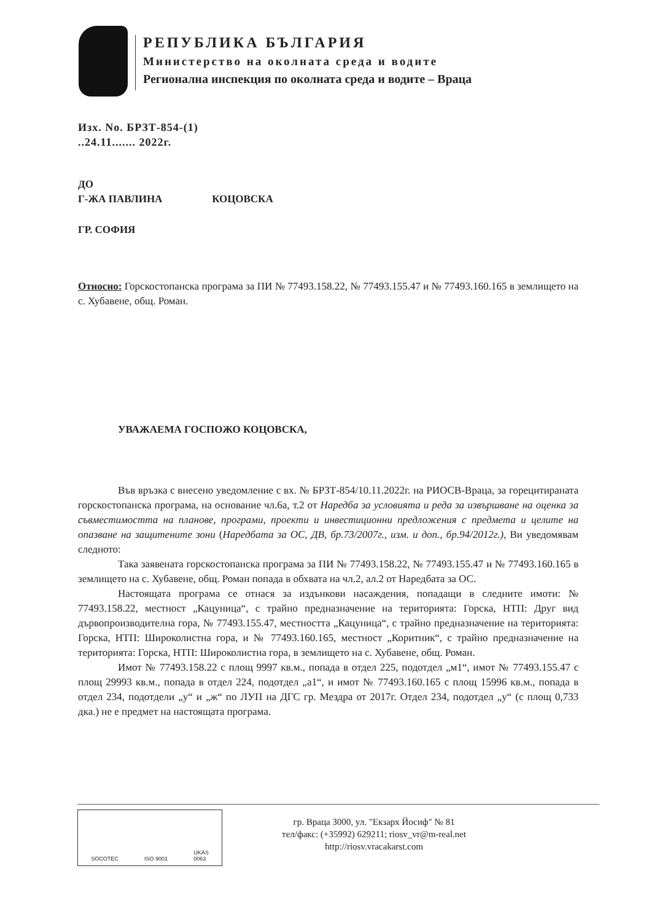РЕПУБЛИКА БЪЛГАРИЯ
Министерство на околната среда и водите
Регионална инспекция по околната среда и водите – Враца
Изх. No. БРЗТ-854-(1)
..24.11....... 2022г.
ДО
Г-ЖА ПАВЛИНА КОЦОВСКА
ГР. СОФИЯ
Относно: Горскостопанска програма за ПИ № 77493.158.22, № 77493.155.47 и № 77493.160.165 в землището на с. Хубавене, общ. Роман.
УВАЖАЕМА ГОСПОЖО КОЦОВСКА,
Във връзка с внесено уведомление с вх. № БРЗТ-854/10.11.2022г. на РИОСВ-Враца, за горецитираната горскостопанска програма, на основание чл.6а, т.2 от Наредба за условията и реда за извършване на оценка за съвместимостта на планове, програми, проекти и инвестиционни предложения с предмета и целите на опазване на защитените зони (Наредбата за ОС, ДВ, бр.73/2007г., изм. и доп., бр.94/2012г.), Ви уведомявам следното:
Така заявената горскостопанска програма за ПИ № 77493.158.22, № 77493.155.47 и № 77493.160.165 в землището на с. Хубавене, общ. Роман попада в обхвата на чл.2, ал.2 от Наредбата за ОС.
Настоящата програма се отнася за издънкови насаждения, попадащи в следните имоти: № 77493.158.22, местност „Кацуница“, с трайно предназначение на територията: Горска, НТП: Друг вид дървопроизводителна гора, № 77493.155.47, местността „Кацуница“, с трайно предназначение на територията: Горска, НТП: Широколистна гора, и № 77493.160.165, местност „Коритник“, с трайно предназначение на територията: Горска, НТП: Широколистна гора, в землището на с. Хубавене, общ. Роман.
Имот № 77493.158.22 с площ 9997 кв.м., попада в отдел 225, подотдел „м1“, имот № 77493.155.47 с площ 29993 кв.м., попада в отдел 224, подотдел „а1“, и имот № 77493.160.165 с площ 15996 кв.м., попада в отдел 234, подотдели „у“ и „ж“ по ЛУП на ДГС гр. Мездра от 2017г. Отдел 234, подотдел „у“ (с площ 0,733 дка.) не е предмет на настоящата програма.
SOCOTEC ISO 9001 UKAS
0063
гр. Враца 3000, ул. "Екзарх Йосиф" № 81
тел/факс: (+35992) 629211; riosv_vr@m-real.net
http://riosv.vracakarst.com